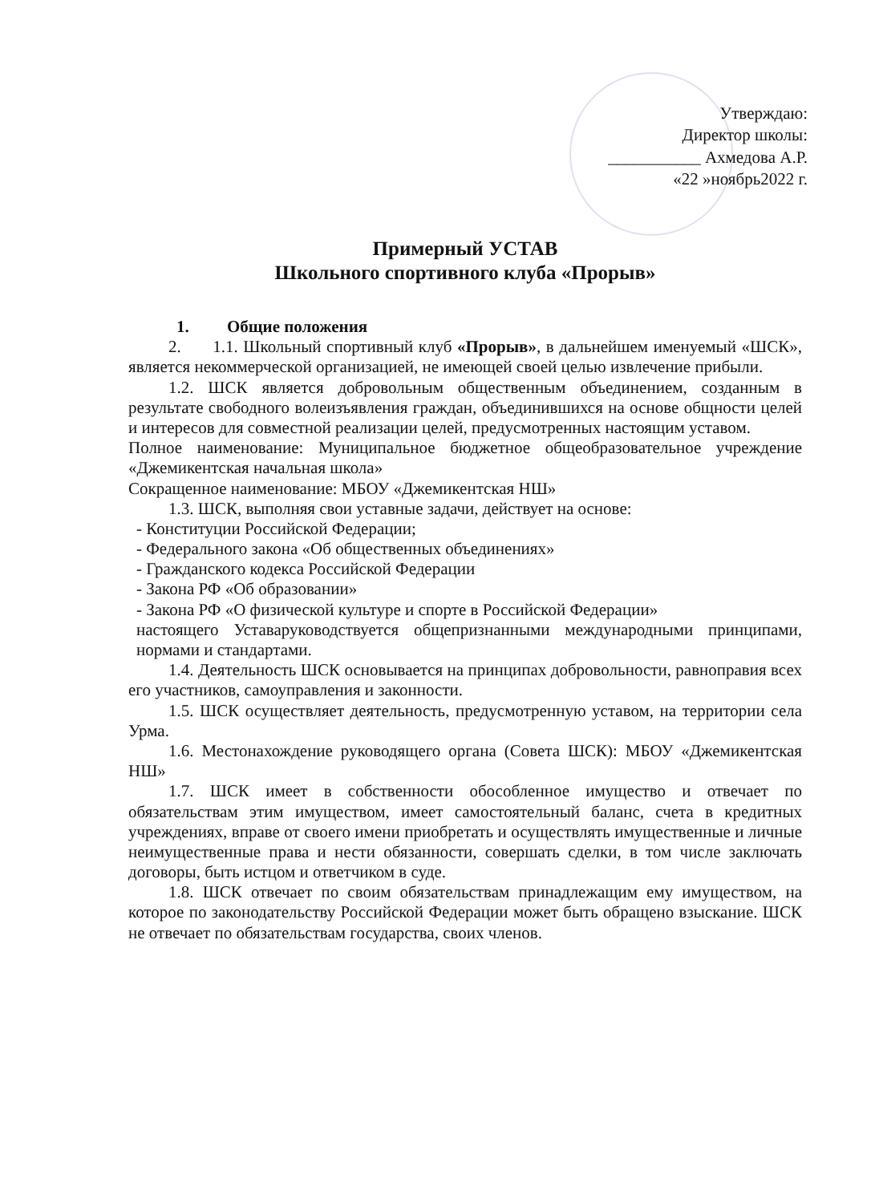Утверждаю:
Директор школы:
___________ Ахмедова А.Р.
«22 »ноябрь2022 г.
Примерный УСТАВ
Школьного спортивного клуба «Прорыв»
1. Общие положения
2. 1.1. Школьный спортивный клуб «Прорыв», в дальнейшем именуемый «ШСК», является некоммерческой организацией, не имеющей своей целью извлечение прибыли.
1.2. ШСК является добровольным общественным объединением, созданным в результате свободного волеизъявления граждан, объединившихся на основе общности целей и интересов для совместной реализации целей, предусмотренных настоящим уставом.
Полное наименование: Муниципальное бюджетное общеобразовательное учреждение «Джемикентская начальная школа»
Сокращенное наименование: МБОУ «Джемикентская НШ»
1.3. ШСК, выполняя свои уставные задачи, действует на основе:
- Конституции Российской Федерации;
- Федерального закона «Об общественных объединениях»
- Гражданского кодекса Российской Федерации
- Закона РФ «Об образовании»
- Закона РФ «О физической культуре и спорте в Российской Федерации»
настоящего Уставаруководствуется общепризнанными международными принципами, нормами и стандартами.
1.4. Деятельность ШСК основывается на принципах добровольности, равноправия всех его участников, самоуправления и законности.
1.5. ШСК осуществляет деятельность, предусмотренную уставом, на территории села Урма.
1.6. Местонахождение руководящего органа (Совета ШСК): МБОУ «Джемикентская НШ»
1.7. ШСК имеет в собственности обособленное имущество и отвечает по обязательствам этим имуществом, имеет самостоятельный баланс, счета в кредитных учреждениях, вправе от своего имени приобретать и осуществлять имущественные и личные неимущественные права и нести обязанности, совершать сделки, в том числе заключать договоры, быть истцом и ответчиком в суде.
1.8. ШСК отвечает по своим обязательствам принадлежащим ему имуществом, на которое по законодательству Российской Федерации может быть обращено взыскание. ШСК не отвечает по обязательствам государства, своих членов.